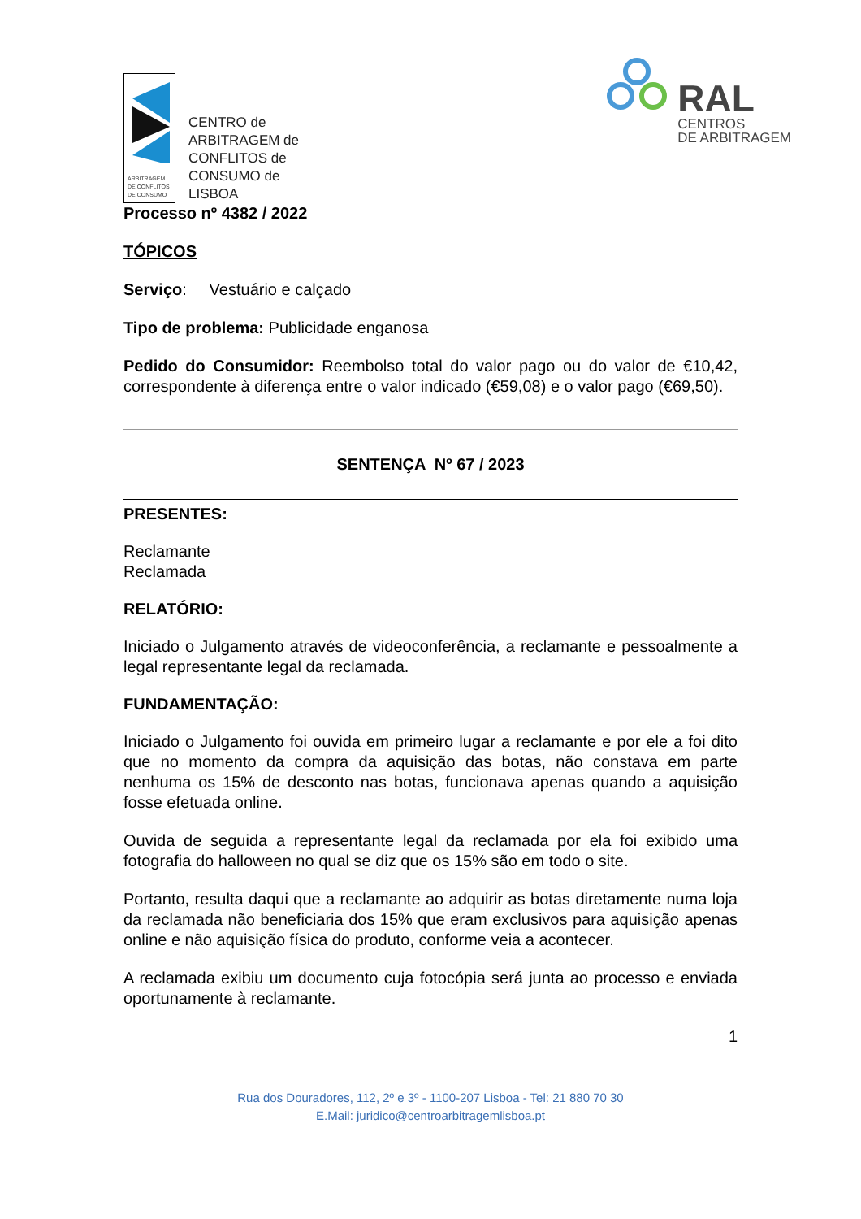ARBITRAGEM
DE CONFLITOS
DE CONSUMO
CENTRO de
ARBITRAGEM de
CONFLITOS de
CONSUMO de
LISBOA
RAL
CENTROS
DE ARBITRAGEM
Processo nº 4382 / 2022
TÓPICOS
Serviço: Vestuário e calçado
Tipo de problema: Publicidade enganosa
Pedido do Consumidor: Reembolso total do valor pago ou do valor de €10,42, correspondente à diferença entre o valor indicado (€59,08) e o valor pago (€69,50).
SENTENÇA Nº 67 / 2023
PRESENTES:
Reclamante
Reclamada
RELATÓRIO:
Iniciado o Julgamento através de videoconferência, a reclamante e pessoalmente a legal representante legal da reclamada.
FUNDAMENTAÇÃO:
Iniciado o Julgamento foi ouvida em primeiro lugar a reclamante e por ele a foi dito que no momento da compra da aquisição das botas, não constava em parte nenhuma os 15% de desconto nas botas, funcionava apenas quando a aquisição fosse efetuada online.
Ouvida de seguida a representante legal da reclamada por ela foi exibido uma fotografia do halloween no qual se diz que os 15% são em todo o site.
Portanto, resulta daqui que a reclamante ao adquirir as botas diretamente numa loja da reclamada não beneficiaria dos 15% que eram exclusivos para aquisição apenas online e não aquisição física do produto, conforme veia a acontecer.
A reclamada exibiu um documento cuja fotocópia será junta ao processo e enviada oportunamente à reclamante.
1
Rua dos Douradores, 112, 2º e 3º - 1100-207 Lisboa - Tel: 21 880 70 30
E.Mail: juridico@centroarbitragemlisboa.pt